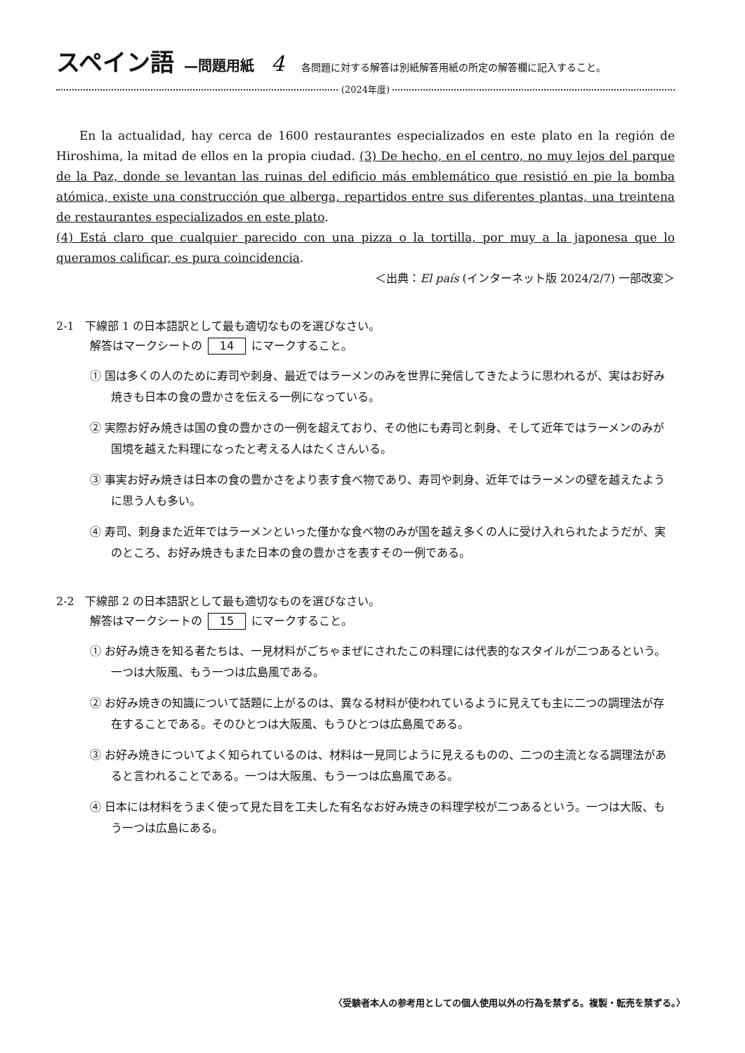スペイン語 —問題用紙 4 各問題に対する解答は別紙解答用紙の所定の解答欄に記入すること。
(2024年度)
En la actualidad, hay cerca de 1600 restaurantes especializados en este plato en la región de Hiroshima, la mitad de ellos en la propia ciudad. (3) De hecho, en el centro, no muy lejos del parque de la Paz, donde se levantan las ruinas del edificio más emblemático que resistió en pie la bomba atómica, existe una construcción que alberga, repartidos entre sus diferentes plantas, una treintena de restaurantes especializados en este plato.
(4) Está claro que cualquier parecido con una pizza o la tortilla, por muy a la japonesa que lo queramos calificar, es pura coincidencia.
＜出典：El país (インターネット版 2024/2/7) 一部改変＞
2-1 下線部 1 の日本語訳として最も適切なものを選びなさい。
解答はマークシートの 14 にマークすること。
① 国は多くの人のために寿司や刺身、最近ではラーメンのみを世界に発信してきたように思われるが、実はお好み焼きも日本の食の豊かさを伝える一例になっている。
② 実際お好み焼きは国の食の豊かさの一例を超えており、その他にも寿司と刺身、そして近年ではラーメンのみが国境を越えた料理になったと考える人はたくさんいる。
③ 事実お好み焼きは日本の食の豊かさをより表す食べ物であり、寿司や刺身、近年ではラーメンの壁を越えたように思う人も多い。
④ 寿司、刺身また近年ではラーメンといった僅かな食べ物のみが国を越え多くの人に受け入れられたようだが、実のところ、お好み焼きもまた日本の食の豊かさを表すその一例である。
2-2 下線部 2 の日本語訳として最も適切なものを選びなさい。
解答はマークシートの 15 にマークすること。
① お好み焼きを知る者たちは、一見材料がごちゃまぜにされたこの料理には代表的なスタイルが二つあるという。一つは大阪風、もう一つは広島風である。
② お好み焼きの知識について話題に上がるのは、異なる材料が使われているように見えても主に二つの調理法が存在することである。そのひとつは大阪風、もうひとつは広島風である。
③ お好み焼きについてよく知られているのは、材料は一見同じように見えるものの、二つの主流となる調理法があると言われることである。一つは大阪風、もう一つは広島風である。
④ 日本には材料をうまく使って見た目を工夫した有名なお好み焼きの料理学校が二つあるという。一つは大阪、もう一つは広島にある。
〈受験者本人の参考用としての個人使用以外の行為を禁ずる。複製・転売を禁ずる。〉